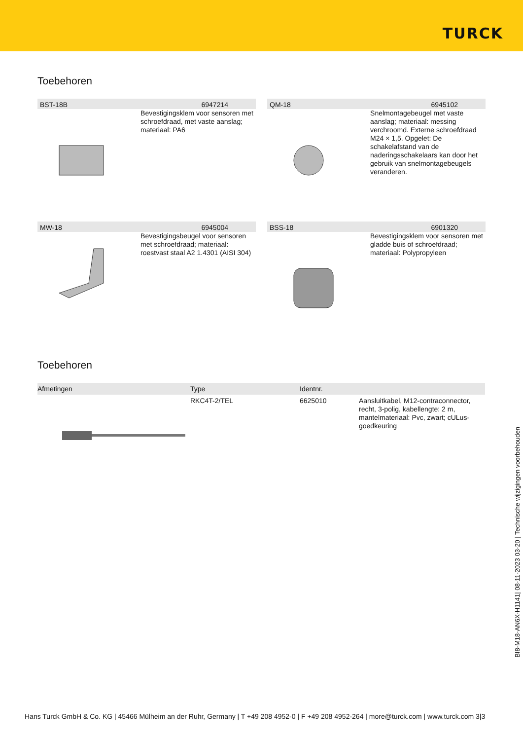TURCK
Toebehoren
BST-18B 6947214
Bevestigingsklem voor sensoren met schroefdraad, met vaste aanslag; materiaal: PA6
QM-18 6945102
Snelmontagebeugel met vaste aanslag; materiaal: messing verchroomd. Externe schroefdraad M24 × 1,5. Opgelet: De schakelafstand van de naderingsschakelaars kan door het gebruik van snelmontagebeugels veranderen.
MW-18 6945004
Bevestigingsbeugel voor sensoren met schroefdraad; materiaal: roestvast staal A2 1.4301 (AISI 304)
BSS-18 6901320
Bevestigingsklem voor sensoren met gladde buis of schroefdraad; materiaal: Polypropyleen
Toebehoren
| Afmetingen | Type | Identnr. | |
| --- | --- | --- | --- |
| | RKC4T-2/TEL | 6625010 | Aansluitkabel, M12-contraconnector, recht, 3-polig, kabellengte: 2 m, mantelmateriaal: Pvc, zwart; cULus-goedkeuring |
BI8-M18-AN6X-H1141| 08-11-2023 03-20 | Technische wijzigingen voorbehouden
Hans Turck GmbH & Co. KG | 45466 Mülheim an der Ruhr, Germany | T +49 208 4952-0 | F +49 208 4952-264 | more@turck.com | www.turck.com 3|3